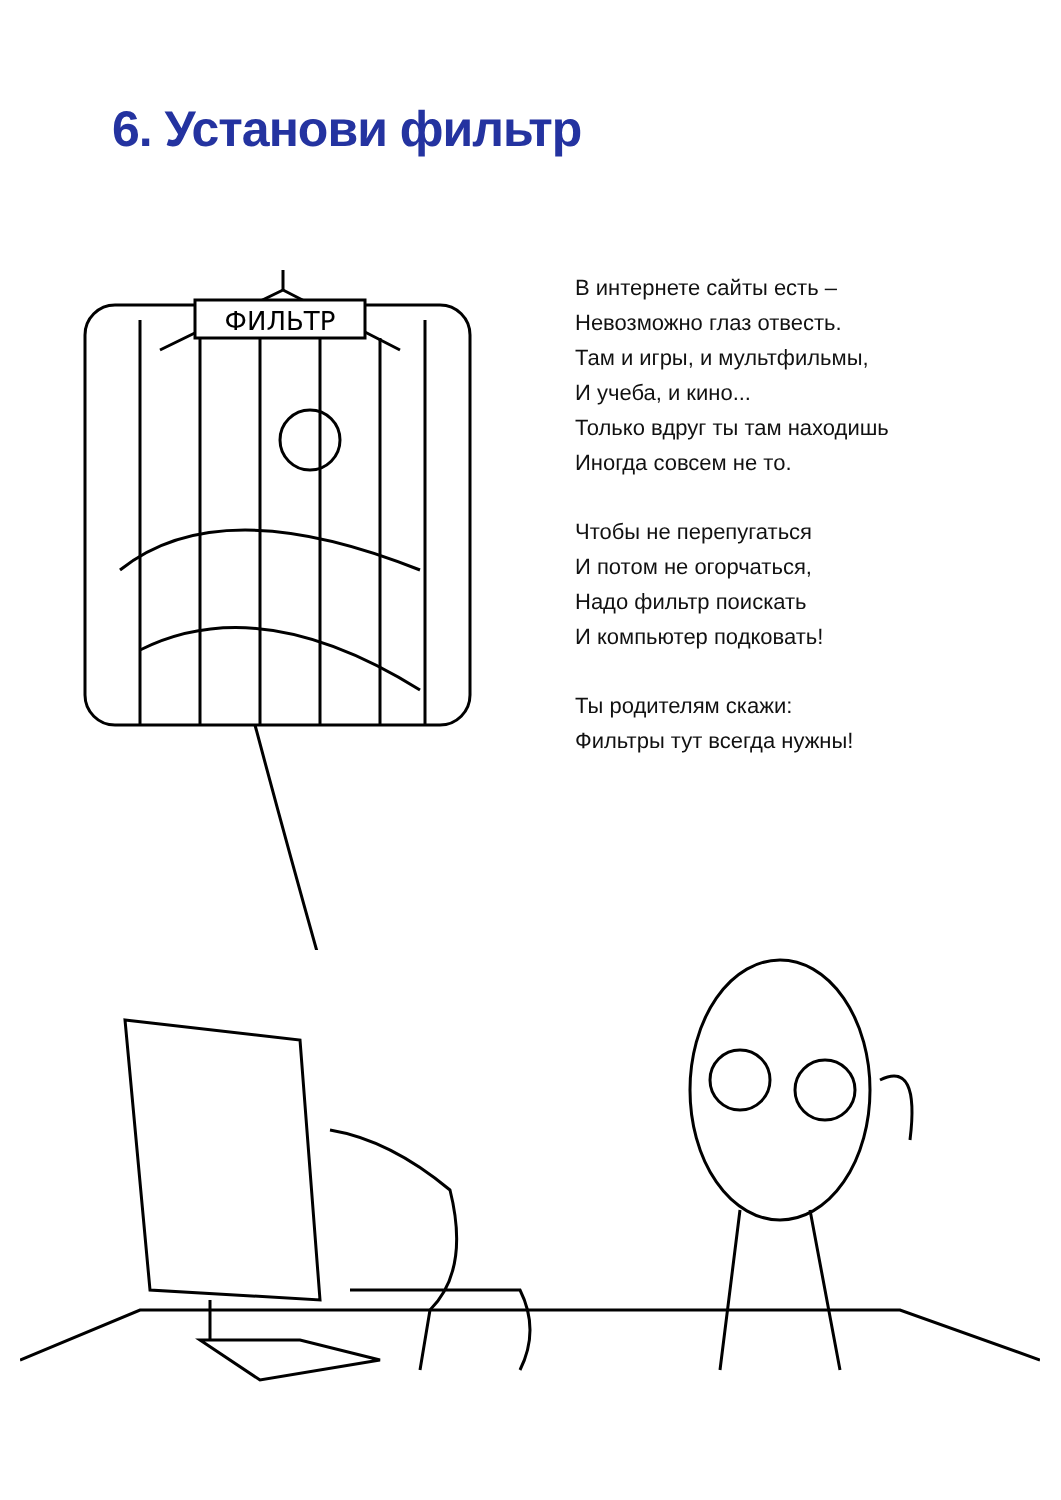6. Установи фильтр
ФИЛЬТР
В интернете сайты есть –
Невозможно глаз отвесть.
Там и игры, и мультфильмы,
И учеба, и кино...
Только вдруг ты там находишь
Иногда совсем не то.
Чтобы не перепугаться
И потом не огорчаться,
Надо фильтр поискать
И компьютер подковать!
Ты родителям скажи:
Фильтры тут всегда нужны!